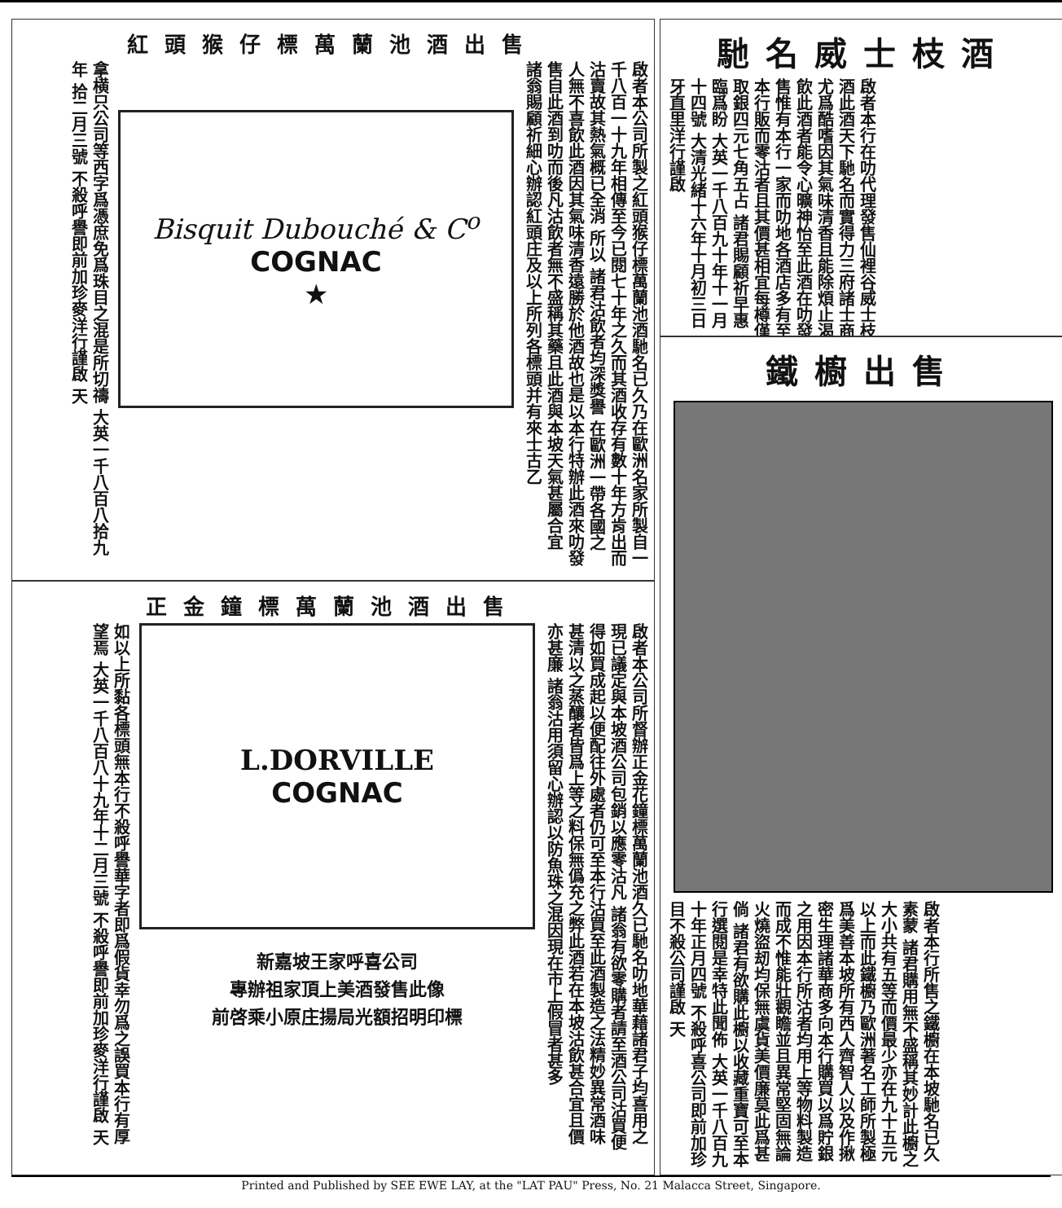紅頭猴仔標萬蘭池酒出售
啟者本公司所製之紅頭猴仔標萬蘭池酒馳名已久乃在歐洲名家所製自一千八百一十九年相傳至今已閱七十年之久而其酒收存有數十年方肯出而沽賣故其熱氣概已全消 所以 諸君沽飲者均深獎譽 在歐洲一帶各國之人無不喜飲此酒因其氣味清香遠勝於他酒故也是以本行特辦此酒來叻發售自此酒到叻而後凡沽飲者無不盛稱其藥且此酒與本坡天氣甚屬合宜 諸翁賜顧祈細心辦認紅頭庄及以上所列各標頭并有來士古乙
Bisquit Dubouché & C<sup>o</sup>
COGNAC
★
拿横只公司等西字爲憑庶免爲珠目之混是所切禱 大英一千八百八拾九年 拾二月三號 不殺呼譽即前加珍麥洋行謹啟 天
正金鐘標萬蘭池酒出售
啟者本公司所督辦正金花鐘標萬蘭池酒久已馳名叻地華藉諸君子均喜用之現已議定與本坡酒公司包銷以應零沽凡 諸翁有欲零購者請至酒公司沽買便得如買成起以便配往外處者仍可至本行沽買至此酒製造之法精妙異常酒味甚清以之蒸釀者皆爲上等之料保無僞充之弊此酒若在本坡沽飲甚合宜且價亦甚廉 諸翁沽用須留心辦認以防魚珠之混因現在市上假冒者甚多
L.DORVILLE
COGNAC
新嘉坡王家呼喜公司
專辦祖家頂上美酒發售此像
前啓乘小原庄揚局光額招明印標
如以上所黏各標頭無本行不殺呼譽華字者即爲假貨幸勿爲之誤買本行有厚望焉 大英一千八百八十九年十二月三號 不殺呼譽即前加珍麥洋行謹啟 天
馳名威士枝酒
啟者本行在叻代理發售仙裡谷威士枝酒此酒天下馳名而實得力三府諸士商尤爲酷嗜因其氣味清香且能除煩止渴飲此酒者能令心曠神怡至此酒在叻發售惟有本行一家而叻地各酒店多有至本行販而零沽者且其價甚相宜每樽僅取銀四元七角五占 諸君賜顧祈早惠臨爲盼 大英一千八百九十年十一月十四號 大清光緒十六年十月初三日 牙直里洋行謹啟
鐵櫥出售
啟者本行所售之鐵櫥在本坡馳名已久素蒙 諸君購用無不盛稱其妙計此櫥之大小共有五等而價最少亦在九十五元以上而此鐵櫥乃歐洲著名工師所製極爲美善本坡所有西人齊智人以及作揪密生理諸華商多向本行購買以爲貯銀之用因本行所沽者均用上等物料製造而成不惟能壯觀瞻並且異常堅固無論火燒盜刼均保無虞貨美價廉莫此爲甚倘 諸君有欲購此櫥以收藏重寶可至本行選閱是幸特此聞佈 大英一千八百九十年正月四號 不殺呼喜公司即前加珍目不殺公司謹啟 天
Printed and Published by SEE EWE LAY, at the "LAT PAU" Press, No. 21 Malacca Street, Singapore.